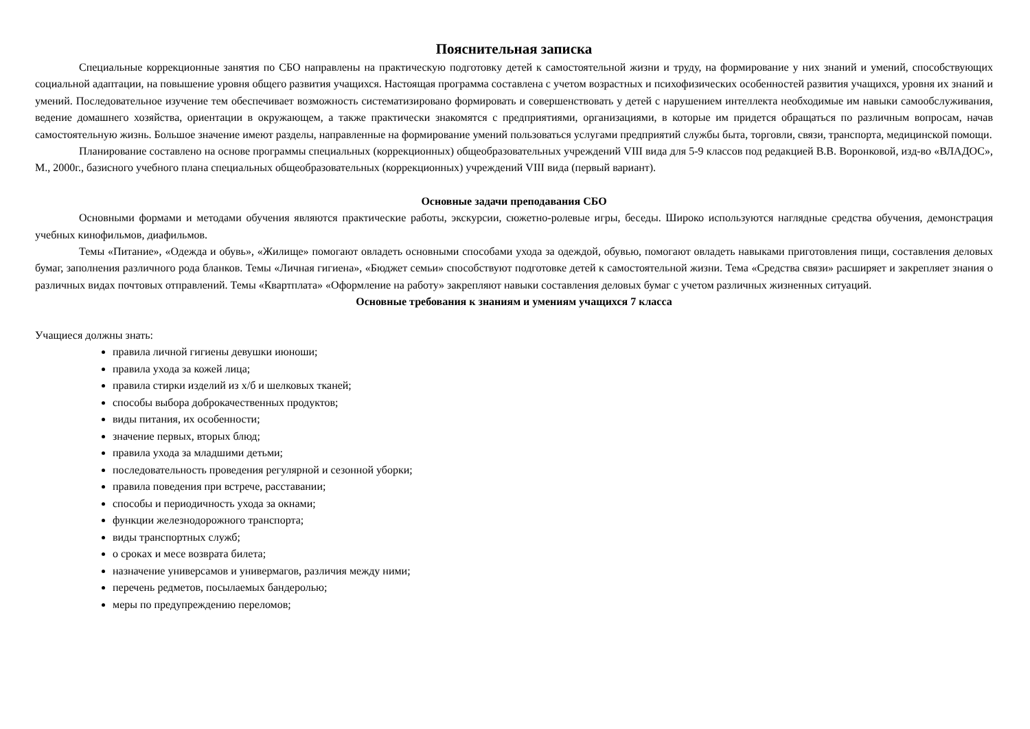Пояснительная записка
Специальные коррекционные занятия по СБО направлены на практическую подготовку детей к самостоятельной жизни и труду, на формирование у них знаний и умений, способствующих социальной адаптации, на повышение уровня общего развития учащихся. Настоящая программа составлена с учетом возрастных и психофизических особенностей развития учащихся, уровня их знаний и умений. Последовательное изучение тем обеспечивает возможность систематизировано формировать и совершенствовать у детей с нарушением интеллекта необходимые им навыки самообслуживания, ведение домашнего хозяйства, ориентации в окружающем, а также практически знакомятся с предприятиями, организациями, в которые им придется обращаться по различным вопросам, начав самостоятельную жизнь. Большое значение имеют разделы, направленные на формирование умений пользоваться услугами предприятий службы быта, торговли, связи, транспорта, медицинской помощи.
Планирование составлено на основе программы специальных (коррекционных) общеобразовательных учреждений VIII вида для 5-9 классов под редакцией В.В. Воронковой, изд-во «ВЛАДОС», М., 2000г., базисного учебного плана специальных общеобразовательных (коррекционных) учреждений VIII вида (первый вариант).
Основные задачи преподавания СБО
Основными формами и методами обучения являются практические работы, экскурсии, сюжетно-ролевые игры, беседы. Широко используются наглядные средства обучения, демонстрация учебных кинофильмов, диафильмов.
Темы «Питание», «Одежда и обувь», «Жилище» помогают овладеть основными способами ухода за одеждой, обувью, помогают овладеть навыками приготовления пищи, составления деловых бумаг, заполнения различного рода бланков. Темы «Личная гигиена», «Бюджет семьи» способствуют подготовке детей к самостоятельной жизни. Тема «Средства связи» расширяет и закрепляет знания о различных видах почтовых отправлений. Темы «Квартплата» «Оформление на работу» закрепляют навыки составления деловых бумаг с учетом различных жизненных ситуаций.
Основные требования к знаниям и умениям учащихся 7 класса
Учащиеся должны знать:
правила личной гигиены девушки июноши;
правила ухода за кожей лица;
правила стирки изделий из х/б и шелковых тканей;
способы выбора доброкачественных продуктов;
виды питания, их особенности;
значение первых, вторых блюд;
правила ухода за младшими детьми;
последовательность проведения регулярной и сезонной уборки;
правила поведения при встрече, расставании;
способы и периодичность ухода за окнами;
функции железнодорожного транспорта;
виды транспортных служб;
о сроках и месе возврата билета;
назначение универсамов и универмагов, различия между ними;
перечень редметов, посылаемых бандеролью;
меры по предупреждению переломов;